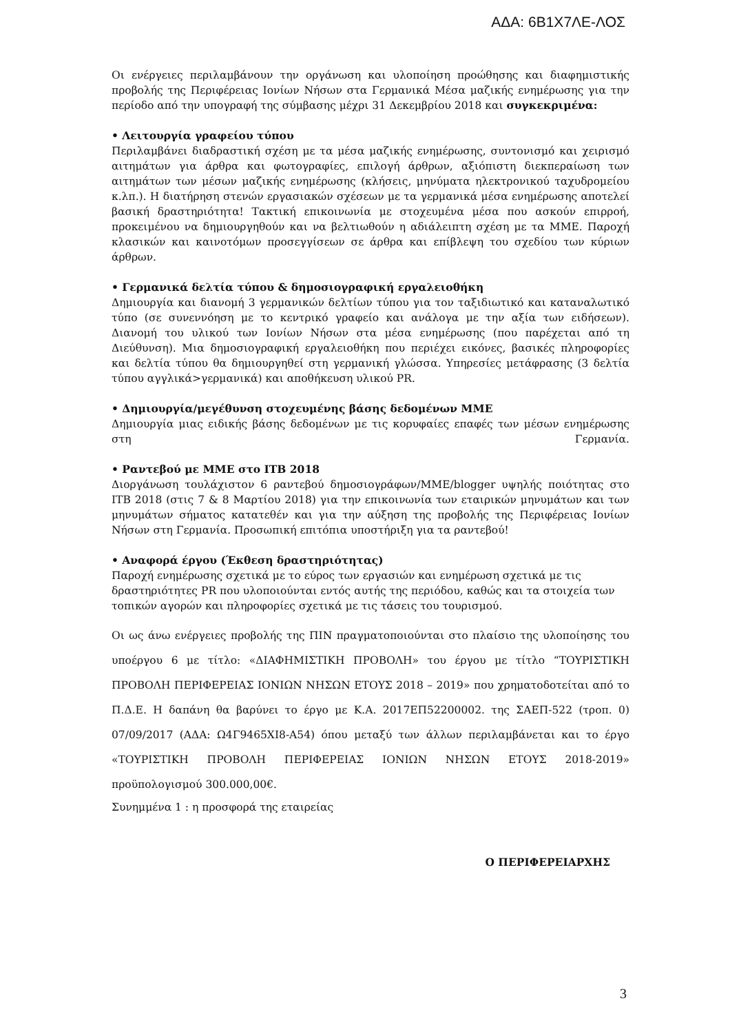ΑΔΑ: 6Β1Χ7ΛΕ-ΛΟΣ
Οι ενέργειες περιλαμβάνουν την οργάνωση και υλοποίηση προώθησης και διαφημιστικής προβολής της Περιφέρειας Ιονίων Νήσων στα Γερμανικά Μέσα μαζικής ενημέρωσης για την περίοδο από την υπογραφή της σύμβασης μέχρι 31 Δεκεμβρίου 2018 και συγκεκριμένα:
• Λειτουργία γραφείου τύπου
Περιλαμβάνει διαδραστική σχέση με τα μέσα μαζικής ενημέρωσης, συντονισμό και χειρισμό αιτημάτων για άρθρα και φωτογραφίες, επιλογή άρθρων, αξιόπιστη διεκπεραίωση των αιτημάτων των μέσων μαζικής ενημέρωσης (κλήσεις, μηνύματα ηλεκτρονικού ταχυδρομείου κ.λπ.). Η διατήρηση στενών εργασιακών σχέσεων με τα γερμανικά μέσα ενημέρωσης αποτελεί βασική δραστηριότητα! Τακτική επικοινωνία με στοχευμένα μέσα που ασκούν επιρροή, προκειμένου να δημιουργηθούν και να βελτιωθούν η αδιάλειπτη σχέση με τα ΜΜΕ. Παροχή κλασικών και καινοτόμων προσεγγίσεων σε άρθρα και επίβλεψη του σχεδίου των κύριων άρθρων.
• Γερμανικά δελτία τύπου & δημοσιογραφική εργαλειοθήκη
Δημιουργία και διανομή 3 γερμανικών δελτίων τύπου για τον ταξιδιωτικό και καταναλωτικό τύπο (σε συνεννόηση με το κεντρικό γραφείο και ανάλογα με την αξία των ειδήσεων). Διανομή του υλικού των Ιονίων Νήσων στα μέσα ενημέρωσης (που παρέχεται από τη Διεύθυνση). Μια δημοσιογραφική εργαλειοθήκη που περιέχει εικόνες, βασικές πληροφορίες και δελτία τύπου θα δημιουργηθεί στη γερμανική γλώσσα. Υπηρεσίες μετάφρασης (3 δελτία τύπου αγγλικά>γερμανικά) και αποθήκευση υλικού PR.
• Δημιουργία/μεγέθυνση στοχευμένης βάσης δεδομένων ΜΜΕ
Δημιουργία μιας ειδικής βάσης δεδομένων με τις κορυφαίες επαφές των μέσων ενημέρωσης στη Γερμανία.
• Ραντεβού με ΜΜΕ στο ITB 2018
Διοργάνωση τουλάχιστον 6 ραντεβού δημοσιογράφων/ΜΜΕ/blogger υψηλής ποιότητας στο ITB 2018 (στις 7 & 8 Μαρτίου 2018) για την επικοινωνία των εταιρικών μηνυμάτων και των μηνυμάτων σήματος κατατεθέν και για την αύξηση της προβολής της Περιφέρειας Ιονίων Νήσων στη Γερμανία. Προσωπική επιτόπια υποστήριξη για τα ραντεβού!
• Αναφορά έργου (Έκθεση δραστηριότητας)
Παροχή ενημέρωσης σχετικά με το εύρος των εργασιών και ενημέρωση σχετικά με τις δραστηριότητες PR που υλοποιούνται εντός αυτής της περιόδου, καθώς και τα στοιχεία των τοπικών αγορών και πληροφορίες σχετικά με τις τάσεις του τουρισμού.
Οι ως άνω ενέργειες προβολής της ΠΙΝ πραγματοποιούνται στο πλαίσιο της υλοποίησης του υποέργου 6 με τίτλο: «ΔΙΑΦΗΜΙΣΤΙΚΗ ΠΡΟΒΟΛΗ» του έργου με τίτλο “ΤΟΥΡΙΣΤΙΚΗ ΠΡΟΒΟΛΗ ΠΕΡΙΦΕΡΕΙΑΣ ΙΟΝΙΩΝ ΝΗΣΩΝ ΕΤΟΥΣ 2018 – 2019» που χρηματοδοτείται από το Π.Δ.Ε. Η δαπάνη θα βαρύνει το έργο με Κ.Α. 2017ΕΠ52200002. της ΣΑΕΠ-522 (τροπ. 0) 07/09/2017 (ΑΔΑ: Ω4Γ9465ΧΙ8-Α54) όπου μεταξύ των άλλων περιλαμβάνεται και το έργο «ΤΟΥΡΙΣΤΙΚΗ ΠΡΟΒΟΛΗ ΠΕΡΙΦΕΡΕΙΑΣ ΙΟΝΙΩΝ ΝΗΣΩΝ ΕΤΟΥΣ 2018-2019» προϋπολογισμού 300.000,00€.
Συνημμένα 1 : η προσφορά της εταιρείας
Ο ΠΕΡΙΦΕΡΕΙΑΡΧΗΣ
3